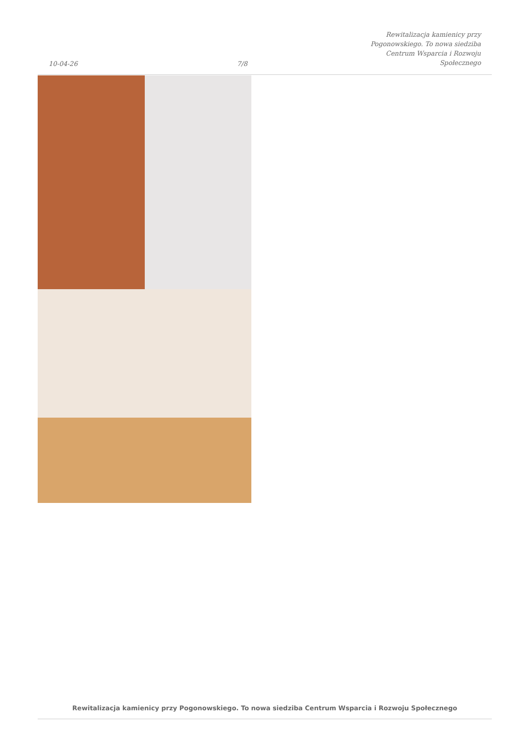10-04-26
7/8
Rewitalizacja kamienicy przy
Pogonowskiego. To nowa siedziba
Centrum Wsparcia i Rozwoju
Społecznego
Rewitalizacja kamienicy przy Pogonowskiego. To nowa siedziba Centrum Wsparcia i Rozwoju Społecznego